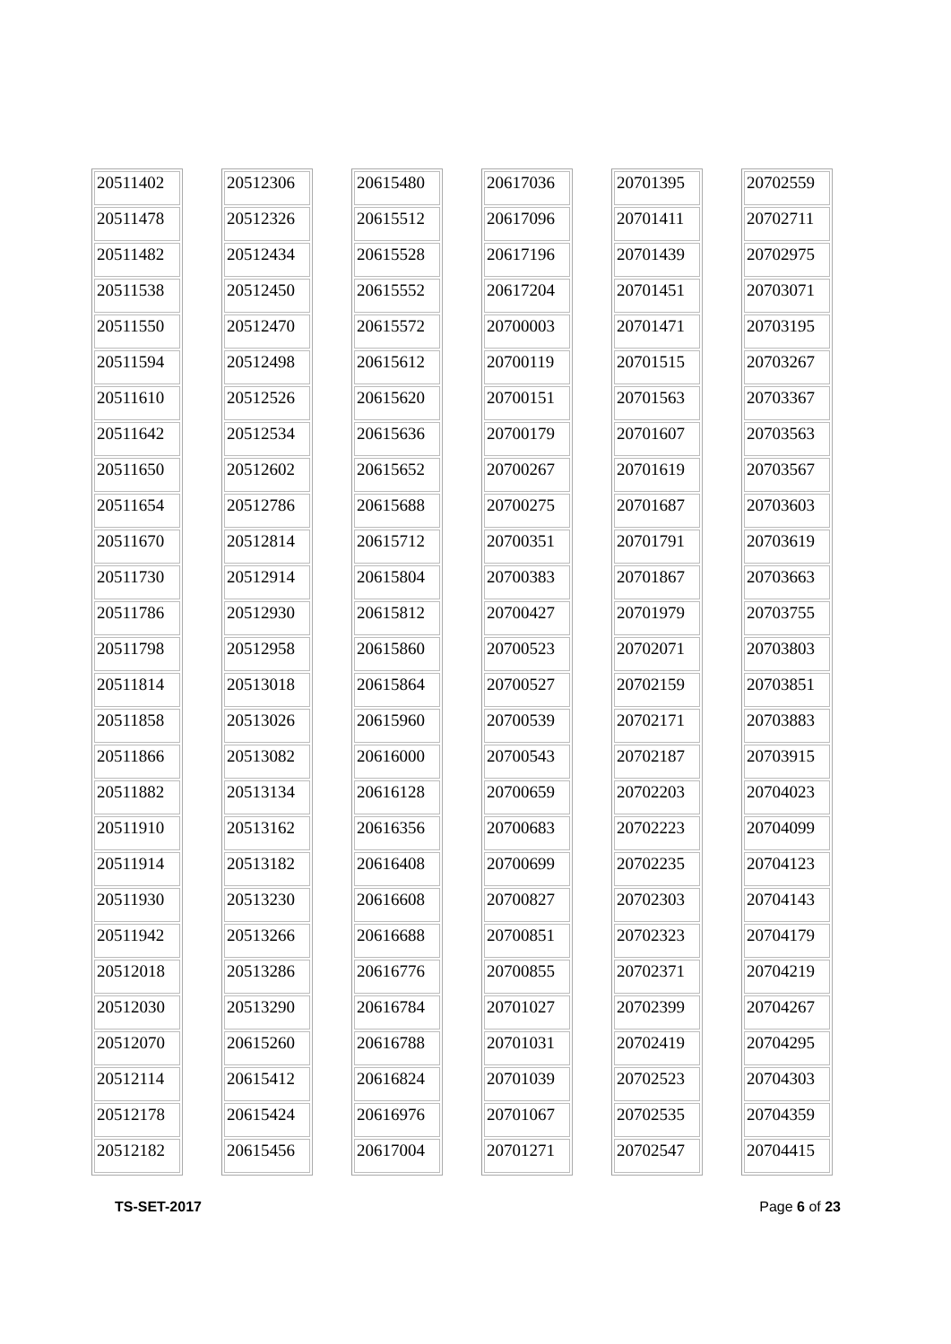| 20511402 |
| 20511478 |
| 20511482 |
| 20511538 |
| 20511550 |
| 20511594 |
| 20511610 |
| 20511642 |
| 20511650 |
| 20511654 |
| 20511670 |
| 20511730 |
| 20511786 |
| 20511798 |
| 20511814 |
| 20511858 |
| 20511866 |
| 20511882 |
| 20511910 |
| 20511914 |
| 20511930 |
| 20511942 |
| 20512018 |
| 20512030 |
| 20512070 |
| 20512114 |
| 20512178 |
| 20512182 |
| 20512306 |
| 20512326 |
| 20512434 |
| 20512450 |
| 20512470 |
| 20512498 |
| 20512526 |
| 20512534 |
| 20512602 |
| 20512786 |
| 20512814 |
| 20512914 |
| 20512930 |
| 20512958 |
| 20513018 |
| 20513026 |
| 20513082 |
| 20513134 |
| 20513162 |
| 20513182 |
| 20513230 |
| 20513266 |
| 20513286 |
| 20513290 |
| 20615260 |
| 20615412 |
| 20615424 |
| 20615456 |
| 20615480 |
| 20615512 |
| 20615528 |
| 20615552 |
| 20615572 |
| 20615612 |
| 20615620 |
| 20615636 |
| 20615652 |
| 20615688 |
| 20615712 |
| 20615804 |
| 20615812 |
| 20615860 |
| 20615864 |
| 20615960 |
| 20616000 |
| 20616128 |
| 20616356 |
| 20616408 |
| 20616608 |
| 20616688 |
| 20616776 |
| 20616784 |
| 20616788 |
| 20616824 |
| 20616976 |
| 20617004 |
| 20617036 |
| 20617096 |
| 20617196 |
| 20617204 |
| 20700003 |
| 20700119 |
| 20700151 |
| 20700179 |
| 20700267 |
| 20700275 |
| 20700351 |
| 20700383 |
| 20700427 |
| 20700523 |
| 20700527 |
| 20700539 |
| 20700543 |
| 20700659 |
| 20700683 |
| 20700699 |
| 20700827 |
| 20700851 |
| 20700855 |
| 20701027 |
| 20701031 |
| 20701039 |
| 20701067 |
| 20701271 |
| 20701395 |
| 20701411 |
| 20701439 |
| 20701451 |
| 20701471 |
| 20701515 |
| 20701563 |
| 20701607 |
| 20701619 |
| 20701687 |
| 20701791 |
| 20701867 |
| 20701979 |
| 20702071 |
| 20702159 |
| 20702171 |
| 20702187 |
| 20702203 |
| 20702223 |
| 20702235 |
| 20702303 |
| 20702323 |
| 20702371 |
| 20702399 |
| 20702419 |
| 20702523 |
| 20702535 |
| 20702547 |
| 20702559 |
| 20702711 |
| 20702975 |
| 20703071 |
| 20703195 |
| 20703267 |
| 20703367 |
| 20703563 |
| 20703567 |
| 20703603 |
| 20703619 |
| 20703663 |
| 20703755 |
| 20703803 |
| 20703851 |
| 20703883 |
| 20703915 |
| 20704023 |
| 20704099 |
| 20704123 |
| 20704143 |
| 20704179 |
| 20704219 |
| 20704267 |
| 20704295 |
| 20704303 |
| 20704359 |
| 20704415 |
TS-SET-2017 Page 6 of 23